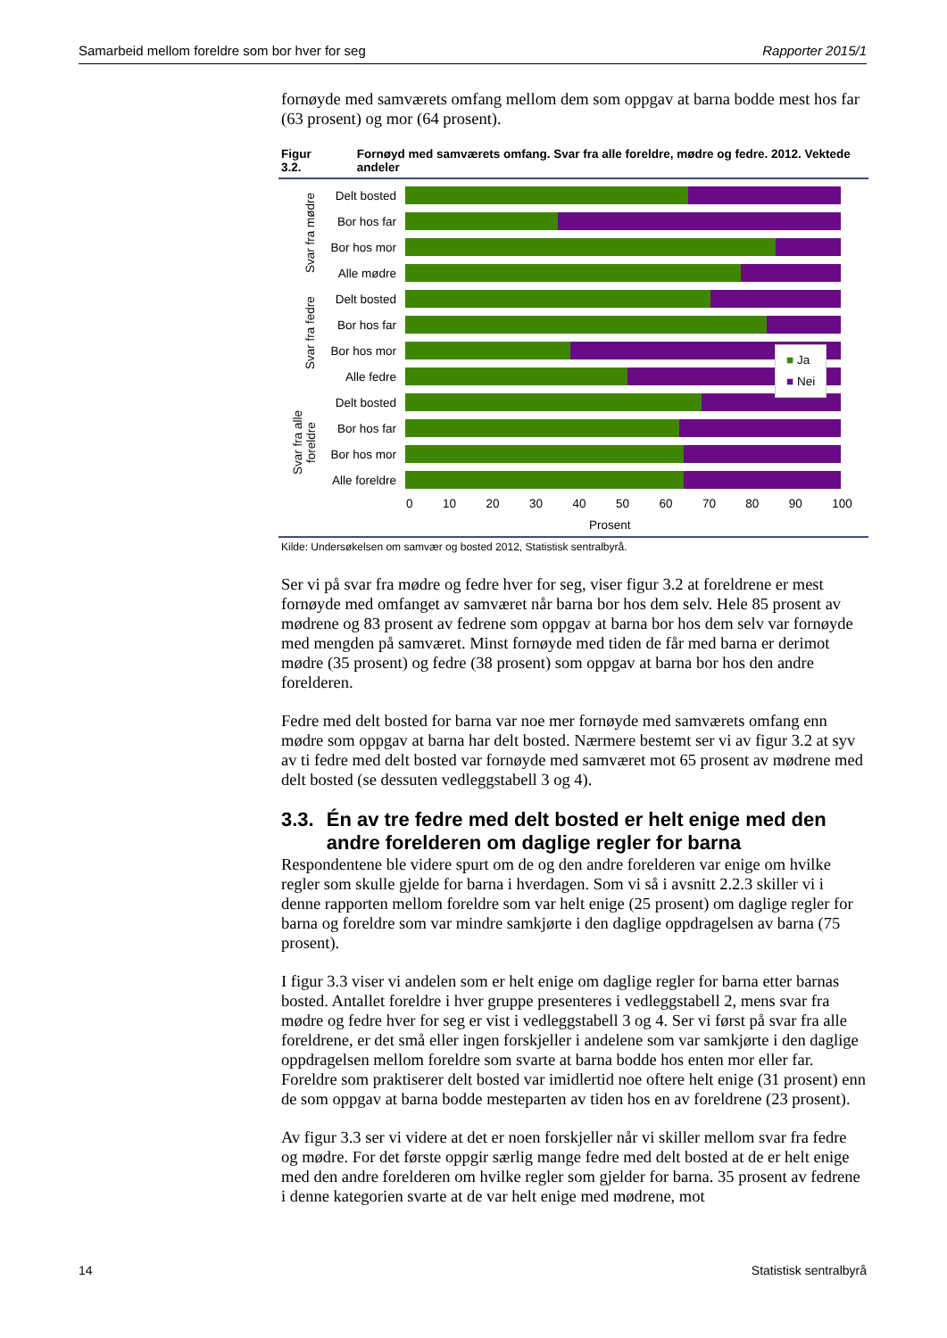Samarbeid mellom foreldre som bor hver for seg Rapporter 2015/1
fornøyde med samværets omfang mellom dem som oppgav at barna bodde mest hos far (63 prosent) og mor (64 prosent).
Figur 3.2. Fornøyd med samværets omfang. Svar fra alle foreldre, mødre og fedre. 2012. Vektede andeler
Svar fra mødre
Svar fra fedre
Svar fra alle foreldre
Delt bosted
Bor hos far
Bor hos mor
Alle mødre
Delt bosted
Bor hos far
Bor hos mor
Alle fedre
Delt bosted
Bor hos far
Bor hos mor
Alle foreldre
■ Ja
■ Nei
0 10 20 30 40 50 60 70 80 90 100
Prosent
Kilde: Undersøkelsen om samvær og bosted 2012, Statistisk sentralbyrå.
Ser vi på svar fra mødre og fedre hver for seg, viser figur 3.2 at foreldrene er mest fornøyde med omfanget av samværet når barna bor hos dem selv. Hele 85 prosent av mødrene og 83 prosent av fedrene som oppgav at barna bor hos dem selv var fornøyde med mengden på samværet. Minst fornøyde med tiden de får med barna er derimot mødre (35 prosent) og fedre (38 prosent) som oppgav at barna bor hos den andre forelderen.
Fedre med delt bosted for barna var noe mer fornøyde med samværets omfang enn mødre som oppgav at barna har delt bosted. Nærmere bestemt ser vi av figur 3.2 at syv av ti fedre med delt bosted var fornøyde med samværet mot 65 prosent av mødrene med delt bosted (se dessuten vedleggstabell 3 og 4).
3.3. Én av tre fedre med delt bosted er helt enige med den andre forelderen om daglige regler for barna
Respondentene ble videre spurt om de og den andre forelderen var enige om hvilke regler som skulle gjelde for barna i hverdagen. Som vi så i avsnitt 2.2.3 skiller vi i denne rapporten mellom foreldre som var helt enige (25 prosent) om daglige regler for barna og foreldre som var mindre samkjørte i den daglige oppdragelsen av barna (75 prosent).
I figur 3.3 viser vi andelen som er helt enige om daglige regler for barna etter barnas bosted. Antallet foreldre i hver gruppe presenteres i vedleggstabell 2, mens svar fra mødre og fedre hver for seg er vist i vedleggstabell 3 og 4. Ser vi først på svar fra alle foreldrene, er det små eller ingen forskjeller i andelene som var samkjørte i den daglige oppdragelsen mellom foreldre som svarte at barna bodde hos enten mor eller far. Foreldre som praktiserer delt bosted var imidlertid noe oftere helt enige (31 prosent) enn de som oppgav at barna bodde mesteparten av tiden hos en av foreldrene (23 prosent).
Av figur 3.3 ser vi videre at det er noen forskjeller når vi skiller mellom svar fra fedre og mødre. For det første oppgir særlig mange fedre med delt bosted at de er helt enige med den andre forelderen om hvilke regler som gjelder for barna. 35 prosent av fedrene i denne kategorien svarte at de var helt enige med mødrene, mot
14 Statistisk sentralbyrå